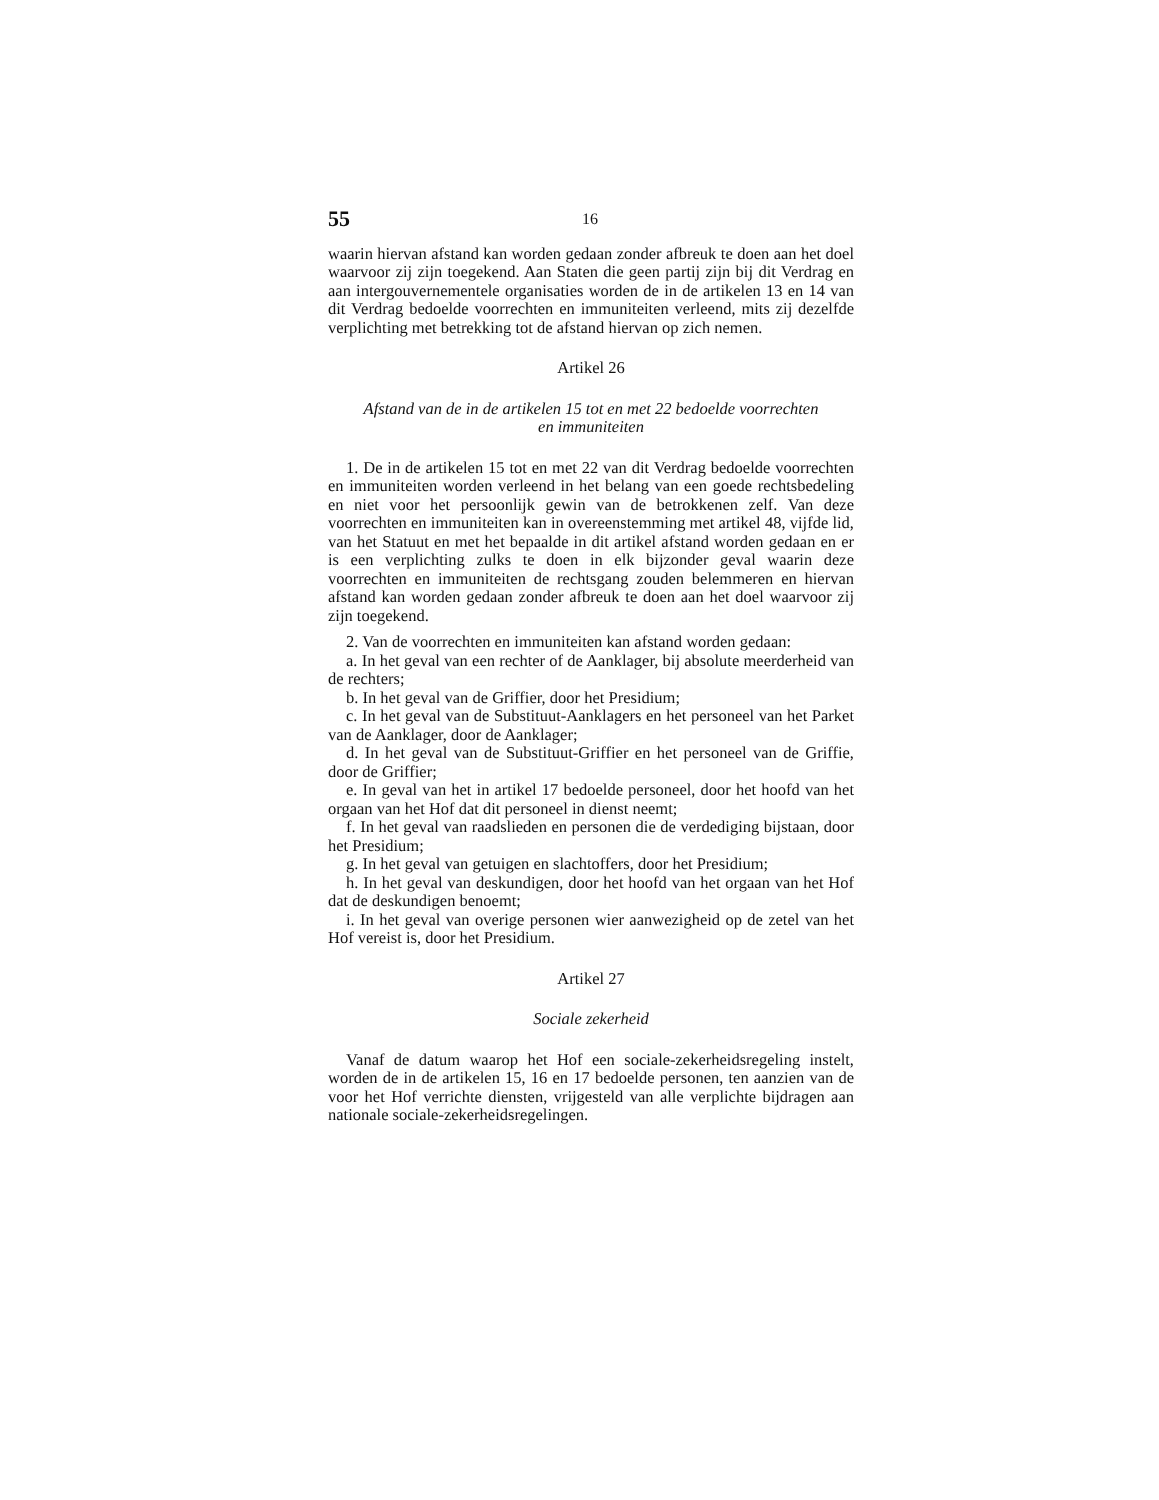55 16
waarin hiervan afstand kan worden gedaan zonder afbreuk te doen aan het doel waarvoor zij zijn toegekend. Aan Staten die geen partij zijn bij dit Verdrag en aan intergouvernementele organisaties worden de in de artikelen 13 en 14 van dit Verdrag bedoelde voorrechten en immuniteiten verleend, mits zij dezelfde verplichting met betrekking tot de afstand hiervan op zich nemen.
Artikel 26
Afstand van de in de artikelen 15 tot en met 22 bedoelde voorrechten
en immuniteiten
1. De in de artikelen 15 tot en met 22 van dit Verdrag bedoelde voorrechten en immuniteiten worden verleend in het belang van een goede rechtsbedeling en niet voor het persoonlijk gewin van de betrokkenen zelf. Van deze voorrechten en immuniteiten kan in overeenstemming met artikel 48, vijfde lid, van het Statuut en met het bepaalde in dit artikel afstand worden gedaan en er is een verplichting zulks te doen in elk bijzonder geval waarin deze voorrechten en immuniteiten de rechtsgang zouden belemmeren en hiervan afstand kan worden gedaan zonder afbreuk te doen aan het doel waarvoor zij zijn toegekend.
2. Van de voorrechten en immuniteiten kan afstand worden gedaan:
a. In het geval van een rechter of de Aanklager, bij absolute meerderheid van de rechters;
b. In het geval van de Griffier, door het Presidium;
c. In het geval van de Substituut-Aanklagers en het personeel van het Parket van de Aanklager, door de Aanklager;
d. In het geval van de Substituut-Griffier en het personeel van de Griffie, door de Griffier;
e. In geval van het in artikel 17 bedoelde personeel, door het hoofd van het orgaan van het Hof dat dit personeel in dienst neemt;
f. In het geval van raadslieden en personen die de verdediging bijstaan, door het Presidium;
g. In het geval van getuigen en slachtoffers, door het Presidium;
h. In het geval van deskundigen, door het hoofd van het orgaan van het Hof dat de deskundigen benoemt;
i. In het geval van overige personen wier aanwezigheid op de zetel van het Hof vereist is, door het Presidium.
Artikel 27
Sociale zekerheid
Vanaf de datum waarop het Hof een sociale-zekerheidsregeling instelt, worden de in de artikelen 15, 16 en 17 bedoelde personen, ten aanzien van de voor het Hof verrichte diensten, vrijgesteld van alle verplichte bijdragen aan nationale sociale-zekerheidsregelingen.